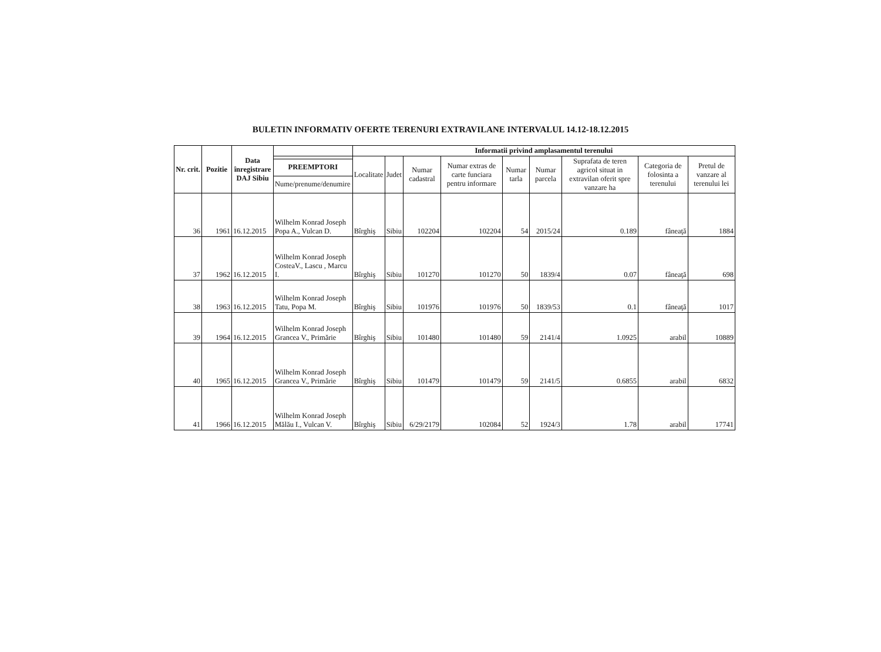BULETIN INFORMATIV OFERTE TERENURI EXTRAVILANE INTERVALUL 14.12-18.12.2015
| Nr. crit. | Pozitie | Data înregistrare DAJ Sibiu | | Informatii privind amplasamentul terenului | | | | | | | | |
| --- | --- | --- | --- | --- | --- | --- | --- | --- | --- | --- | --- | --- |
| | | | | Localitate | Judet | Numar cadastral | Numar extras de carte funciara pentru informare | Numar tarla | Numar parcela | Suprafata de teren agricol situat in extravilan oferit spre vanzare ha | Categoria de folosinta a terenului | Pretul de vanzare al terenului lei |
| | | | PREEMPTORI | | | | | | | | | |
| | | | Nume/prenume/denumire | | | | | | | | | |
| 36 | 1961 | 16.12.2015 | Wilhelm Konrad Joseph Popa A., Vulcan D. | Bîrghiş | Sibiu | 102204 | 102204 | 54 | 2015/24 | 0.189 | fâneaţă | 1884 |
| 37 | 1962 | 16.12.2015 | Wilhelm Konrad Joseph CosteaV., Lascu , Marcu I. | Bîrghiş | Sibiu | 101270 | 101270 | 50 | 1839/4 | 0.07 | fâneaţă | 698 |
| 38 | 1963 | 16.12.2015 | Wilhelm Konrad Joseph Tatu, Popa M. | Bîrghiş | Sibiu | 101976 | 101976 | 50 | 1839/53 | 0.1 | fâneaţă | 1017 |
| 39 | 1964 | 16.12.2015 | Wilhelm Konrad Joseph Grancea V., Primărie | Bîrghiş | Sibiu | 101480 | 101480 | 59 | 2141/4 | 1.0925 | arabil | 10889 |
| 40 | 1965 | 16.12.2015 | Wilhelm Konrad Joseph Grancea V., Primărie | Bîrghiş | Sibiu | 101479 | 101479 | 59 | 2141/5 | 0.6855 | arabil | 6832 |
| 41 | 1966 | 16.12.2015 | Wilhelm Konrad Joseph Mălău I., Vulcan V. | Bîrghiş | Sibiu | 6/29/2179 | 102084 | 52 | 1924/3 | 1.78 | arabil | 17741 |